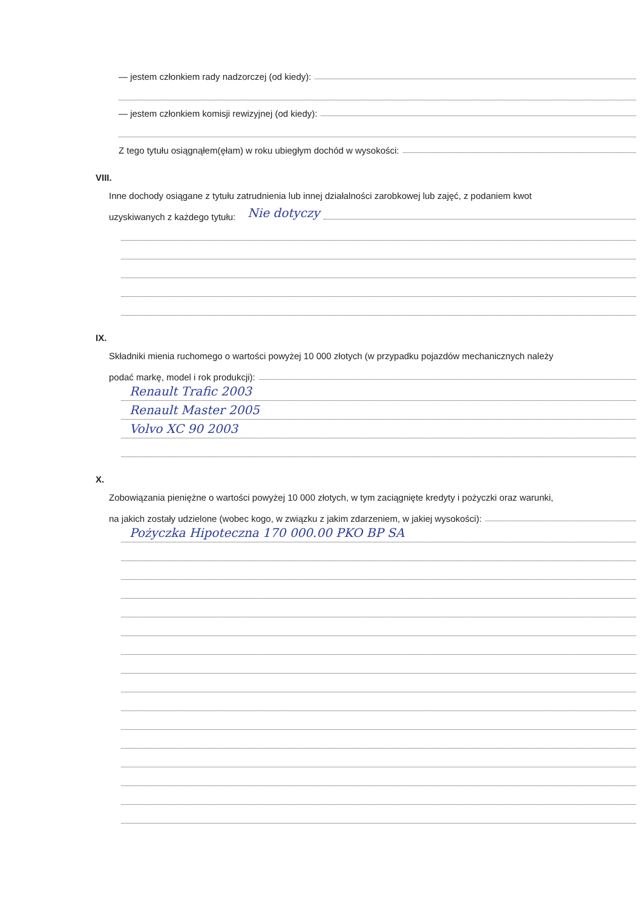— jestem członkiem rady nadzorczej (od kiedy):
— jestem członkiem komisji rewizyjnej (od kiedy):
Z tego tytułu osiągnąłem(ęłam) w roku ubiegłym dochód w wysokości:
VIII.
Inne dochody osiągane z tytułu zatrudnienia lub innej działalności zarobkowej lub zajęć, z podaniem kwot
uzyskiwanych z każdego tytułu: Nie dotyczy
IX.
Składniki mienia ruchomego o wartości powyżej 10 000 złotych (w przypadku pojazdów mechanicznych należy
podać markę, model i rok produkcji):
Renault Trafic 2003
Renault Master 2005
Volvo XC 90 2003
X.
Zobowiązania pieniężne o wartości powyżej 10 000 złotych, w tym zaciągnięte kredyty i pożyczki oraz warunki,
na jakich zostały udzielone (wobec kogo, w związku z jakim zdarzeniem, w jakiej wysokości):
Pożyczka Hipoteczna 170 000.00 PKO BP SA